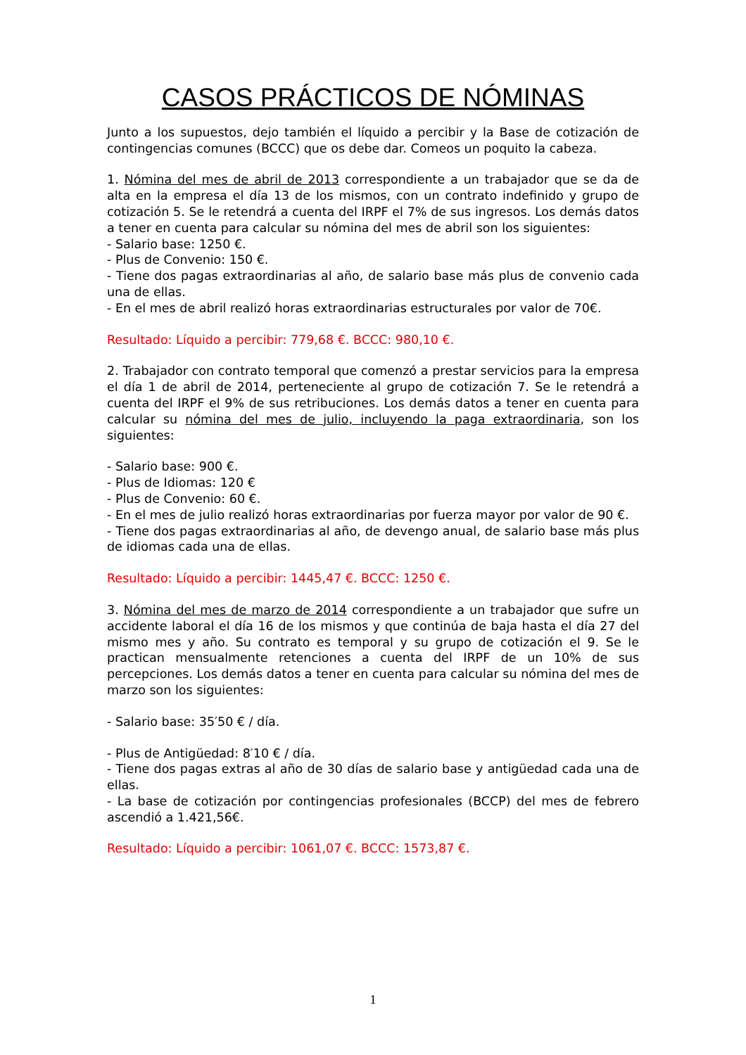CASOS PRÁCTICOS DE NÓMINAS
Junto a los supuestos, dejo también el líquido a percibir y la Base de cotización de contingencias comunes (BCCC) que os debe dar. Comeos un poquito la cabeza.
1. Nómina del mes de abril de 2013 correspondiente a un trabajador que se da de alta en la empresa el día 13 de los mismos, con un contrato indefinido y grupo de cotización 5. Se le retendrá a cuenta del IRPF el 7% de sus ingresos. Los demás datos a tener en cuenta para calcular su nómina del mes de abril son los siguientes:
- Salario base: 1250 €.
- Plus de Convenio: 150 €.
- Tiene dos pagas extraordinarias al año, de salario base más plus de convenio cada una de ellas.
- En el mes de abril realizó horas extraordinarias estructurales por valor de 70€.
Resultado: Líquido a percibir: 779,68 €. BCCC: 980,10 €.
2. Trabajador con contrato temporal que comenzó a prestar servicios para la empresa el día 1 de abril de 2014, perteneciente al grupo de cotización 7. Se le retendrá a cuenta del IRPF el 9% de sus retribuciones. Los demás datos a tener en cuenta para calcular su nómina del mes de julio, incluyendo la paga extraordinaria, son los siguientes:
- Salario base: 900 €.
- Plus de Idiomas: 120 €
- Plus de Convenio: 60 €.
- En el mes de julio realizó horas extraordinarias por fuerza mayor por valor de 90 €.
- Tiene dos pagas extraordinarias al año, de devengo anual, de salario base más plus de idiomas cada una de ellas.
Resultado: Líquido a percibir: 1445,47 €. BCCC: 1250 €.
3. Nómina del mes de marzo de 2014 correspondiente a un trabajador que sufre un accidente laboral el día 16 de los mismos y que continúa de baja hasta el día 27 del mismo mes y año. Su contrato es temporal y su grupo de cotización el 9. Se le practican mensualmente retenciones a cuenta del IRPF de un 10% de sus percepciones. Los demás datos a tener en cuenta para calcular su nómina del mes de marzo son los siguientes:
- Salario base: 35′50 € / día.
- Plus de Antigüedad: 8′10 € / día.
- Tiene dos pagas extras al año de 30 días de salario base y antigüedad cada una de ellas.
- La base de cotización por contingencias profesionales (BCCP) del mes de febrero ascendió a 1.421,56€.
Resultado: Líquido a percibir: 1061,07 €. BCCC: 1573,87 €.
1